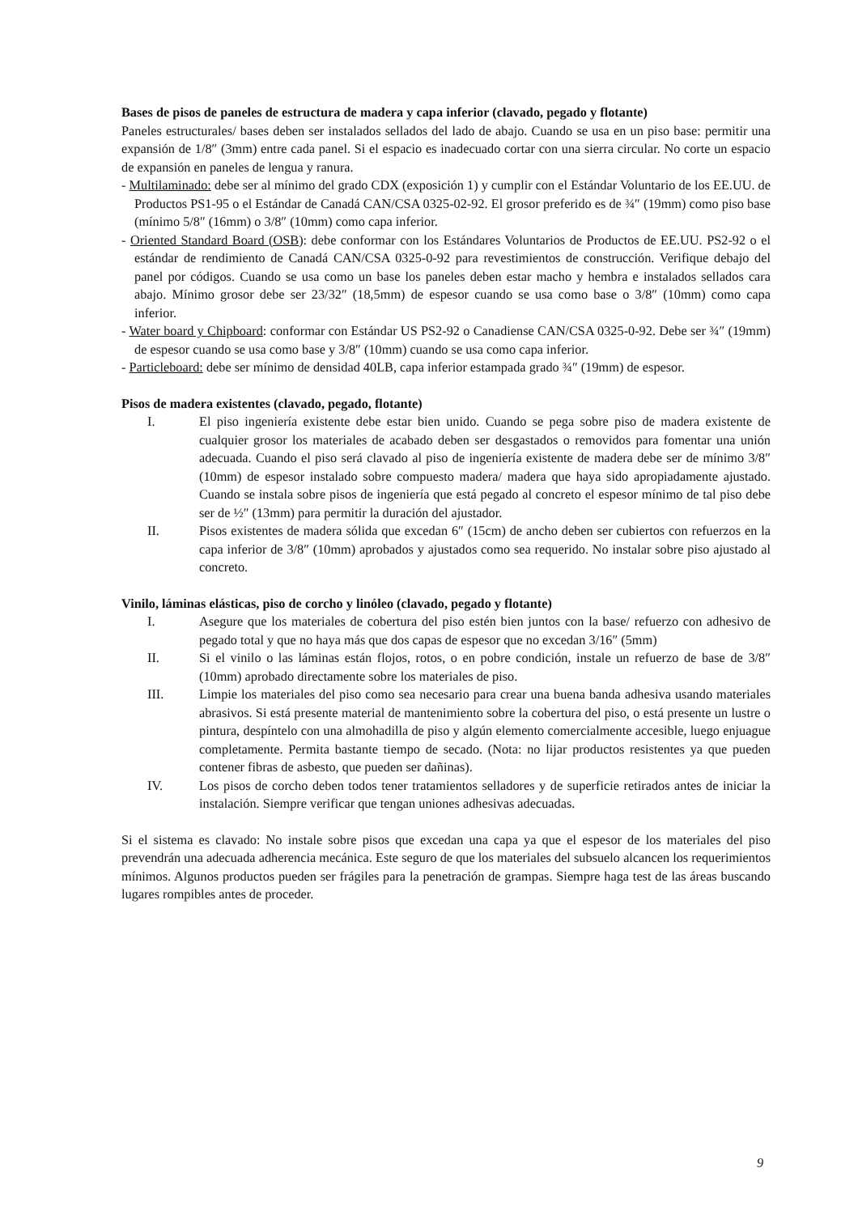Bases de pisos de paneles de estructura de madera y capa inferior (clavado, pegado y flotante)
Paneles estructurales/ bases deben ser instalados sellados del lado de abajo. Cuando se usa en un piso base: permitir una expansión de 1/8″ (3mm) entre cada panel. Si el espacio es inadecuado cortar con una sierra circular. No corte un espacio de expansión en paneles de lengua y ranura.
- Multilaminado: debe ser al mínimo del grado CDX (exposición 1) y cumplir con el Estándar Voluntario de los EE.UU. de Productos PS1-95 o el Estándar de Canadá CAN/CSA 0325-02-92. El grosor preferido es de ¾″ (19mm) como piso base (mínimo 5/8″ (16mm) o 3/8″ (10mm) como capa inferior.
- Oriented Standard Board (OSB): debe conformar con los Estándares Voluntarios de Productos de EE.UU. PS2-92 o el estándar de rendimiento de Canadá CAN/CSA 0325-0-92 para revestimientos de construcción. Verifique debajo del panel por códigos. Cuando se usa como un base los paneles deben estar macho y hembra e instalados sellados cara abajo. Mínimo grosor debe ser 23/32″ (18,5mm) de espesor cuando se usa como base o 3/8″ (10mm) como capa inferior.
- Water board y Chipboard: conformar con Estándar US PS2-92 o Canadiense CAN/CSA 0325-0-92. Debe ser ¾″ (19mm) de espesor cuando se usa como base y 3/8″ (10mm) cuando se usa como capa inferior.
- Particleboard: debe ser mínimo de densidad 40LB, capa inferior estampada grado ¾″ (19mm) de espesor.
Pisos de madera existentes (clavado, pegado, flotante)
I. El piso ingeniería existente debe estar bien unido. Cuando se pega sobre piso de madera existente de cualquier grosor los materiales de acabado deben ser desgastados o removidos para fomentar una unión adecuada. Cuando el piso será clavado al piso de ingeniería existente de madera debe ser de mínimo 3/8″ (10mm) de espesor instalado sobre compuesto madera/ madera que haya sido apropiadamente ajustado. Cuando se instala sobre pisos de ingeniería que está pegado al concreto el espesor mínimo de tal piso debe ser de ½″ (13mm) para permitir la duración del ajustador.
II. Pisos existentes de madera sólida que excedan 6″ (15cm) de ancho deben ser cubiertos con refuerzos en la capa inferior de 3/8″ (10mm) aprobados y ajustados como sea requerido. No instalar sobre piso ajustado al concreto.
Vinilo, láminas elásticas, piso de corcho y linóleo (clavado, pegado y flotante)
I. Asegure que los materiales de cobertura del piso estén bien juntos con la base/ refuerzo con adhesivo de pegado total y que no haya más que dos capas de espesor que no excedan 3/16″ (5mm)
II. Si el vinilo o las láminas están flojos, rotos, o en pobre condición, instale un refuerzo de base de 3/8″ (10mm) aprobado directamente sobre los materiales de piso.
III. Limpie los materiales del piso como sea necesario para crear una buena banda adhesiva usando materiales abrasivos. Si está presente material de mantenimiento sobre la cobertura del piso, o está presente un lustre o pintura, despíntelo con una almohadilla de piso y algún elemento comercialmente accesible, luego enjuague completamente. Permita bastante tiempo de secado. (Nota: no lijar productos resistentes ya que pueden contener fibras de asbesto, que pueden ser dañinas).
IV. Los pisos de corcho deben todos tener tratamientos selladores y de superficie retirados antes de iniciar la instalación. Siempre verificar que tengan uniones adhesivas adecuadas.
Si el sistema es clavado: No instale sobre pisos que excedan una capa ya que el espesor de los materiales del piso prevendrán una adecuada adherencia mecánica. Este seguro de que los materiales del subsuelo alcancen los requerimientos mínimos. Algunos productos pueden ser frágiles para la penetración de grampas. Siempre haga test de las áreas buscando lugares rompibles antes de proceder.
9